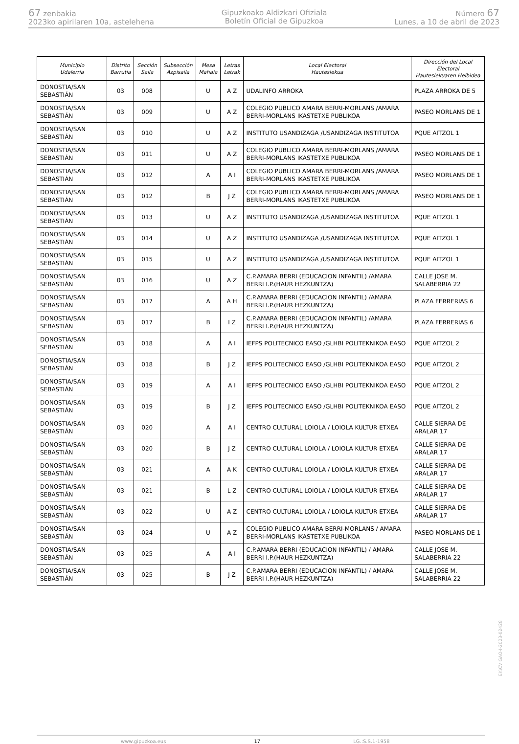67 zenbakia
2023ko apirilaren 10a, astelehena
Gipuzkoako Aldizkari Ofiziala
Boletín Oficial de Gipuzkoa
Número 67
Lunes, a 10 de abril de 2023
| Municipio Udalerria | Distrito Barrutia | Sección Saila | Subsección Azpisaila | Mesa Mahaia | Letras Letrak | Local Electoral Hauteslekua | Dirección del Local Electoral Hauteslekuaren Helbidea |
| --- | --- | --- | --- | --- | --- | --- | --- |
| DONOSTIA/SAN SEBASTIÁN | 03 | 008 | | U | A Z | UDALINFO ARROKA | PLAZA ARROKA DE 5 |
| DONOSTIA/SAN SEBASTIÁN | 03 | 009 | | U | A Z | COLEGIO PUBLICO AMARA BERRI-MORLANS /AMARA BERRI-MORLANS IKASTETXE PUBLIKOA | PASEO MORLANS DE 1 |
| DONOSTIA/SAN SEBASTIÁN | 03 | 010 | | U | A Z | INSTITUTO USANDIZAGA /USANDIZAGA INSTITUTOA | PQUE AITZOL 1 |
| DONOSTIA/SAN SEBASTIÁN | 03 | 011 | | U | A Z | COLEGIO PUBLICO AMARA BERRI-MORLANS /AMARA BERRI-MORLANS IKASTETXE PUBLIKOA | PASEO MORLANS DE 1 |
| DONOSTIA/SAN SEBASTIÁN | 03 | 012 | | A | A I | COLEGIO PUBLICO AMARA BERRI-MORLANS /AMARA BERRI-MORLANS IKASTETXE PUBLIKOA | PASEO MORLANS DE 1 |
| DONOSTIA/SAN SEBASTIÁN | 03 | 012 | | B | J Z | COLEGIO PUBLICO AMARA BERRI-MORLANS /AMARA BERRI-MORLANS IKASTETXE PUBLIKOA | PASEO MORLANS DE 1 |
| DONOSTIA/SAN SEBASTIÁN | 03 | 013 | | U | A Z | INSTITUTO USANDIZAGA /USANDIZAGA INSTITUTOA | PQUE AITZOL 1 |
| DONOSTIA/SAN SEBASTIÁN | 03 | 014 | | U | A Z | INSTITUTO USANDIZAGA /USANDIZAGA INSTITUTOA | PQUE AITZOL 1 |
| DONOSTIA/SAN SEBASTIÁN | 03 | 015 | | U | A Z | INSTITUTO USANDIZAGA /USANDIZAGA INSTITUTOA | PQUE AITZOL 1 |
| DONOSTIA/SAN SEBASTIÁN | 03 | 016 | | U | A Z | C.P.AMARA BERRI (EDUCACION INFANTIL) /AMARA BERRI I.P.(HAUR HEZKUNTZA) | CALLE JOSE M. SALABERRIA 22 |
| DONOSTIA/SAN SEBASTIÁN | 03 | 017 | | A | A H | C.P.AMARA BERRI (EDUCACION INFANTIL) /AMARA BERRI I.P.(HAUR HEZKUNTZA) | PLAZA FERRERIAS 6 |
| DONOSTIA/SAN SEBASTIÁN | 03 | 017 | | B | I Z | C.P.AMARA BERRI (EDUCACION INFANTIL) /AMARA BERRI I.P.(HAUR HEZKUNTZA) | PLAZA FERRERIAS 6 |
| DONOSTIA/SAN SEBASTIÁN | 03 | 018 | | A | A I | IEFPS POLITECNICO EASO /GLHBI POLITEKNIKOA EASO | PQUE AITZOL 2 |
| DONOSTIA/SAN SEBASTIÁN | 03 | 018 | | B | J Z | IEFPS POLITECNICO EASO /GLHBI POLITEKNIKOA EASO | PQUE AITZOL 2 |
| DONOSTIA/SAN SEBASTIÁN | 03 | 019 | | A | A I | IEFPS POLITECNICO EASO /GLHBI POLITEKNIKOA EASO | PQUE AITZOL 2 |
| DONOSTIA/SAN SEBASTIÁN | 03 | 019 | | B | J Z | IEFPS POLITECNICO EASO /GLHBI POLITEKNIKOA EASO | PQUE AITZOL 2 |
| DONOSTIA/SAN SEBASTIÁN | 03 | 020 | | A | A I | CENTRO CULTURAL LOIOLA / LOIOLA KULTUR ETXEA | CALLE SIERRA DE ARALAR 17 |
| DONOSTIA/SAN SEBASTIÁN | 03 | 020 | | B | J Z | CENTRO CULTURAL LOIOLA / LOIOLA KULTUR ETXEA | CALLE SIERRA DE ARALAR 17 |
| DONOSTIA/SAN SEBASTIÁN | 03 | 021 | | A | A K | CENTRO CULTURAL LOIOLA / LOIOLA KULTUR ETXEA | CALLE SIERRA DE ARALAR 17 |
| DONOSTIA/SAN SEBASTIÁN | 03 | 021 | | B | L Z | CENTRO CULTURAL LOIOLA / LOIOLA KULTUR ETXEA | CALLE SIERRA DE ARALAR 17 |
| DONOSTIA/SAN SEBASTIÁN | 03 | 022 | | U | A Z | CENTRO CULTURAL LOIOLA / LOIOLA KULTUR ETXEA | CALLE SIERRA DE ARALAR 17 |
| DONOSTIA/SAN SEBASTIÁN | 03 | 024 | | U | A Z | COLEGIO PUBLICO AMARA BERRI-MORLANS / AMARA BERRI-MORLANS IKASTETXE PUBLIKOA | PASEO MORLANS DE 1 |
| DONOSTIA/SAN SEBASTIÁN | 03 | 025 | | A | A I | C.P.AMARA BERRI (EDUCACION INFANTIL) / AMARA BERRI I.P.(HAUR HEZKUNTZA) | CALLE JOSE M. SALABERRIA 22 |
| DONOSTIA/SAN SEBASTIÁN | 03 | 025 | | B | J Z | C.P.AMARA BERRI (EDUCACION INFANTIL) / AMARA BERRI I.P.(HAUR HEZKUNTZA) | CALLE JOSE M. SALABERRIA 22 |
EK\CV GAO-I-2023-02428
www.gipuzkoa.eus 17 LG.:S.S.1-1958